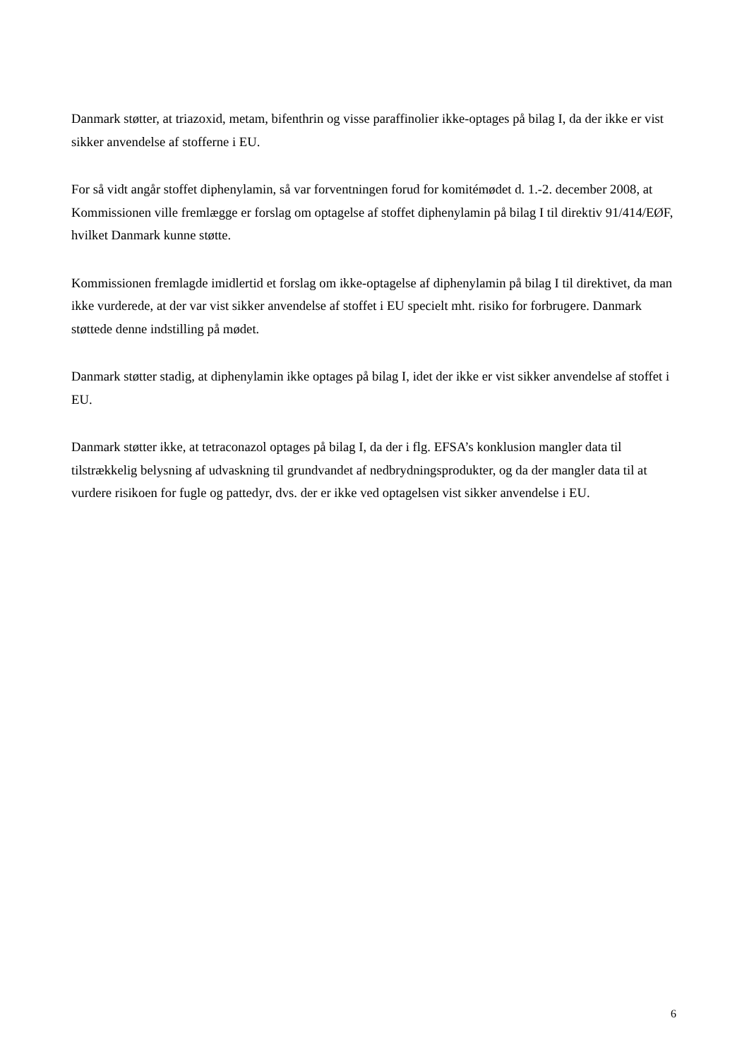Danmark støtter, at triazoxid, metam, bifenthrin og visse paraffinolier ikke-optages på bilag I, da der ikke er vist sikker anvendelse af stofferne i EU.
For så vidt angår stoffet diphenylamin, så var forventningen forud for komitémødet d. 1.-2. december 2008, at Kommissionen ville fremlægge er forslag om optagelse af stoffet diphenylamin på bilag I til direktiv 91/414/EØF, hvilket Danmark kunne støtte.
Kommissionen fremlagde imidlertid et forslag om ikke-optagelse af diphenylamin på bilag I til direktivet, da man ikke vurderede, at der var vist sikker anvendelse af stoffet i EU specielt mht. risiko for forbrugere. Danmark støttede denne indstilling på mødet.
Danmark støtter stadig, at diphenylamin ikke optages på bilag I, idet der ikke er vist sikker anvendelse af stoffet i EU.
Danmark støtter ikke, at tetraconazol optages på bilag I, da der i flg. EFSA’s konklusion mangler data til tilstrækkelig belysning af udvaskning til grundvandet af nedbrydningsprodukter, og da der mangler data til at vurdere risikoen for fugle og pattedyr, dvs. der er ikke ved optagelsen vist sikker anvendelse i EU.
6